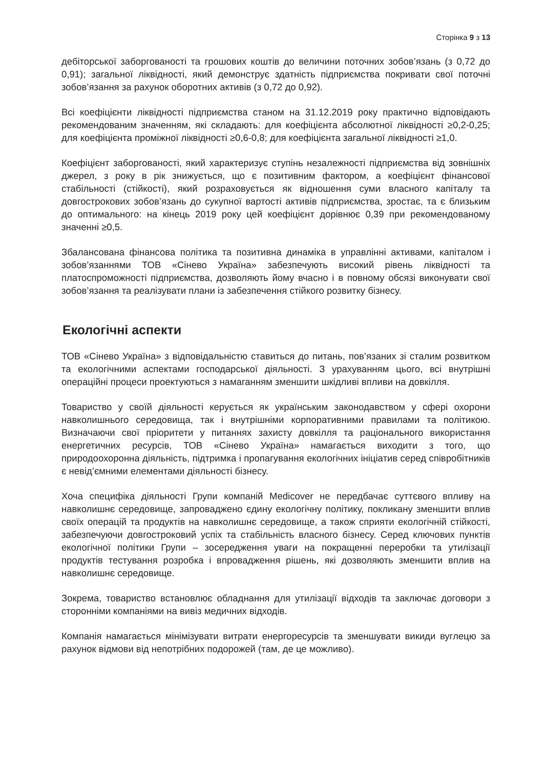Сторінка 9 з 13
дебіторської заборгованості та грошових коштів до величини поточних зобов’язань (з 0,72 до 0,91); загальної ліквідності, який демонструє здатність підприємства покривати свої поточні зобов’язання за рахунок оборотних активів (з 0,72 до 0,92).
Всі коефіцієнти ліквідності підприємства станом на 31.12.2019 року практично відповідають рекомендованим значенням, які складають: для коефіцієнта абсолютної ліквідності ≥0,2-0,25; для коефіцієнта проміжної ліквідності ≥0,6-0,8; для коефіцієнта загальної ліквідності ≥1,0.
Коефіцієнт заборгованості, який характеризує ступінь незалежності підприємства від зовнішніх джерел, з року в рік знижується, що є позитивним фактором, а коефіцієнт фінансової стабільності (стійкості), який розраховується як відношення суми власного капіталу та довгострокових зобов’язань до сукупної вартості активів підприємства, зростає, та є близьким до оптимального: на кінець 2019 року цей коефіцієнт дорівнює 0,39 при рекомендованому значенні ≥0,5.
Збалансована фінансова політика та позитивна динаміка в управлінні активами, капіталом і зобов’язаннями ТОВ «Сінево Україна» забезпечують високий рівень ліквідності та платоспроможності підприємства, дозволяють йому вчасно і в повному обсязі виконувати свої зобов’язання та реалізувати плани із забезпечення стійкого розвитку бізнесу.
Екологічні аспекти
ТОВ «Сінево Україна» з відповідальністю ставиться до питань, пов’язаних зі сталим розвитком та екологічними аспектами господарської діяльності. З урахуванням цього, всі внутрішні операційні процеси проектуються з намаганням зменшити шкідливі впливи на довкілля.
Товариство у своїй діяльності керується як українським законодавством у сфері охорони навколишнього середовища, так і внутрішніми корпоративними правилами та політикою. Визначаючи свої пріоритети у питаннях захисту довкілля та раціонального використання енергетичних ресурсів, ТОВ «Сінево Україна» намагається виходити з того, що природоохоронна діяльність, підтримка і пропагування екологічних ініціатив серед співробітників є невід’ємними елементами діяльності бізнесу.
Хоча специфіка діяльності Групи компаній Medicover не передбачає суттєвого впливу на навколишнє середовище, запроваджено єдину екологічну політику, покликану зменшити вплив своїх операцій та продуктів на навколишнє середовище, а також сприяти екологічній стійкості, забезпечуючи довгостроковий успіх та стабільність власного бізнесу. Серед ключових пунктів екологічної політики Групи – зосередження уваги на покращенні переробки та утилізації продуктів тестування розробка і впровадження рішень, які дозволяють зменшити вплив на навколишнє середовище.
Зокрема, товариство встановлює обладнання для утилізації відходів та заключає договори з сторонніми компаніями на вивіз медичних відходів.
Компанія намагається мінімізувати витрати енергоресурсів та зменшувати викиди вуглецю за рахунок відмови від непотрібних подорожей (там, де це можливо).